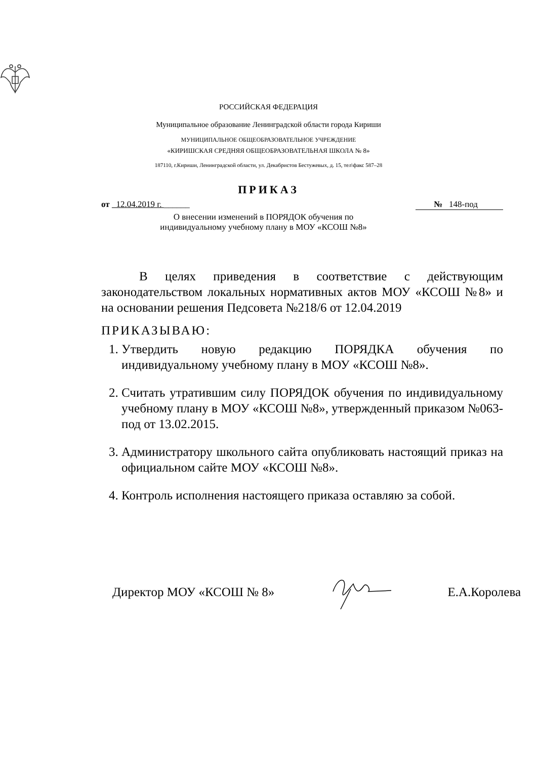РОССИЙСКАЯ ФЕДЕРАЦИЯ
Муниципальное образование Ленинградской области города Кириши
МУНИЦИПАЛЬНОЕ ОБЩЕОБРАЗОВАТЕЛЬНОЕ УЧРЕЖДЕНИЕ
«КИРИШСКАЯ СРЕДНЯЯ ОБЩЕОБРАЗОВАТЕЛЬНАЯ ШКОЛА № 8»
187110, г.Кириши, Ленинградской области, ул. Декабристов Бестужевых, д. 15, тел\факс 587–28
ПРИКАЗ
от 12.04.2019 г. ______ № 148-под
О внесении изменений в ПОРЯДОК обучения по
индивидуальному учебному плану в МОУ «КСОШ №8»
В целях приведения в соответствие с действующим законодательством локальных нормативных актов МОУ «КСОШ №8» и на основании решения Педсовета №218/6 от 12.04.2019
ПРИКАЗЫВАЮ:
1. Утвердить новую редакцию ПОРЯДКА обучения по индивидуальному учебному плану в МОУ «КСОШ №8».
2. Считать утратившим силу ПОРЯДОК обучения по индивидуальному учебному плану в МОУ «КСОШ №8», утвержденный приказом №063-под от 13.02.2015.
3. Администратору школьного сайта опубликовать настоящий приказ на официальном сайте МОУ «КСОШ №8».
4. Контроль исполнения настоящего приказа оставляю за собой.
Директор МОУ «КСОШ № 8» Е.А.Королева